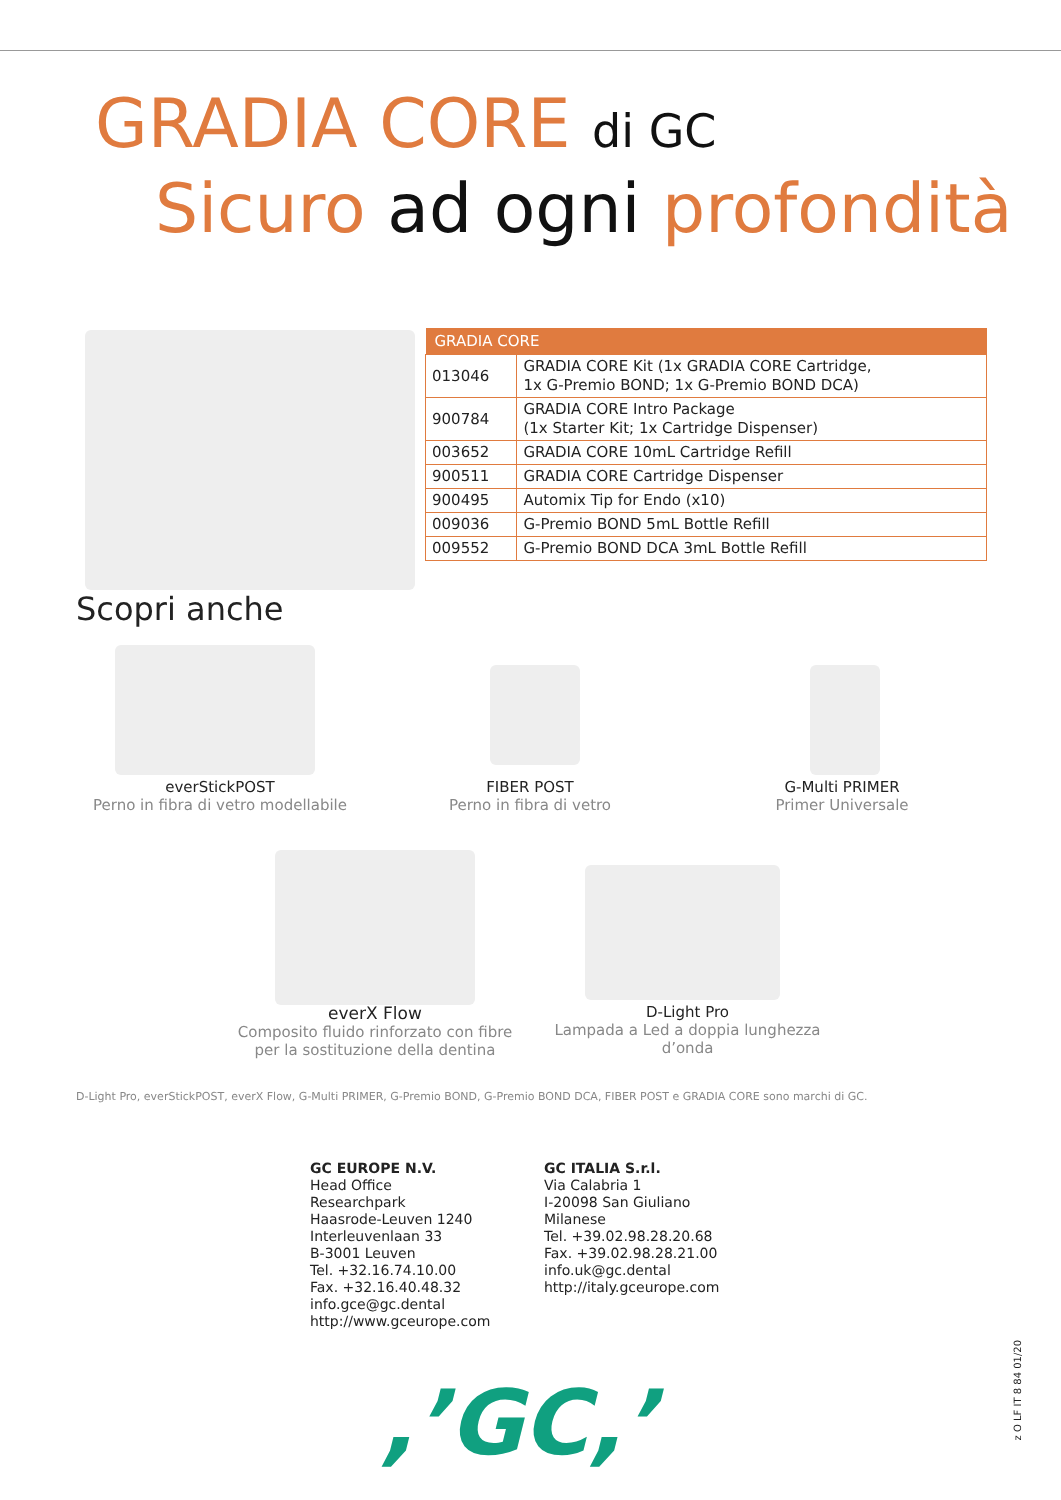GRADIA CORE di GC
Sicuro ad ogni profondità
| GRADIA CORE | |
| --- | --- |
| 013046 | GRADIA CORE Kit (1x GRADIA CORE Cartridge, 1x G-Premio BOND; 1x G-Premio BOND DCA) |
| 900784 | GRADIA CORE Intro Package (1x Starter Kit; 1x Cartridge Dispenser) |
| 003652 | GRADIA CORE 10mL Cartridge Refill |
| 900511 | GRADIA CORE Cartridge Dispenser |
| 900495 | Automix Tip for Endo (x10) |
| 009036 | G-Premio BOND 5mL Bottle Refill |
| 009552 | G-Premio BOND DCA 3mL Bottle Refill |
Scopri anche
everStickPOST
Perno in fibra di vetro modellabile
FIBER POST
Perno in fibra di vetro
G-Multi PRIMER
Primer Universale
everX Flow
Composito fluido rinforzato con fibre
per la sostituzione della dentina
D-Light Pro
Lampada a Led a doppia lunghezza
d’onda
D-Light Pro, everStickPOST, everX Flow, G-Multi PRIMER, G-Premio BOND, G-Premio BOND DCA, FIBER POST e GRADIA CORE sono marchi di GC.
GC EUROPE N.V.
Head Office
Researchpark
Haasrode-Leuven 1240
Interleuvenlaan 33
B-3001 Leuven
Tel. +32.16.74.10.00
Fax. +32.16.40.48.32
info.gce@gc.dental
http://www.gceurope.com
GC ITALIA S.r.l.
Via Calabria 1
I-20098 San Giuliano
Milanese
Tel. +39.02.98.28.20.68
Fax. +39.02.98.28.21.00
info.uk@gc.dental
http://italy.gceurope.com
,’GC,’
z O LF IT 8 84 01/20